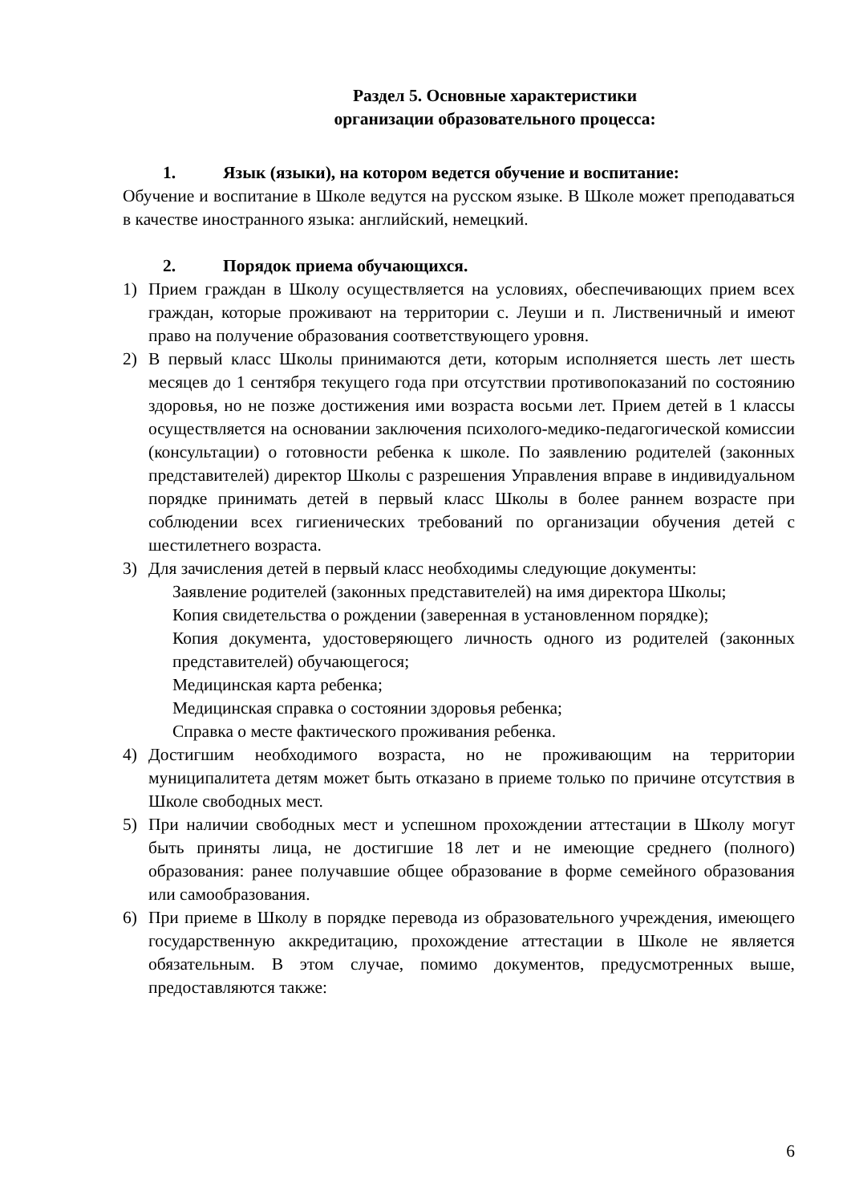Раздел 5. Основные характеристики
организации образовательного процесса:
1. Язык (языки), на котором ведется обучение и воспитание:
Обучение и воспитание в Школе ведутся на русском языке. В Школе может преподаваться в качестве иностранного языка: английский, немецкий.
2. Порядок приема обучающихся.
1) Прием граждан в Школу осуществляется на условиях, обеспечивающих прием всех граждан, которые проживают на территории с. Леуши и п. Лиственичный и имеют право на получение образования соответствующего уровня.
2) В первый класс Школы принимаются дети, которым исполняется шесть лет шесть месяцев до 1 сентября текущего года при отсутствии противопоказаний по состоянию здоровья, но не позже достижения ими возраста восьми лет. Прием детей в 1 классы осуществляется на основании заключения психолого-медико-педагогической комиссии (консультации) о готовности ребенка к школе. По заявлению родителей (законных представителей) директор Школы с разрешения Управления вправе в индивидуальном порядке принимать детей в первый класс Школы в более раннем возрасте при соблюдении всех гигиенических требований по организации обучения детей с шестилетнего возраста.
3) Для зачисления детей в первый класс необходимы следующие документы:
Заявление родителей (законных представителей) на имя директора Школы;
Копия свидетельства о рождении (заверенная в установленном порядке);
Копия документа, удостоверяющего личность одного из родителей (законных представителей) обучающегося;
Медицинская карта ребенка;
Медицинская справка о состоянии здоровья ребенка;
Справка о месте фактического проживания ребенка.
4) Достигшим необходимого возраста, но не проживающим на территории муниципалитета детям может быть отказано в приеме только по причине отсутствия в Школе свободных мест.
5) При наличии свободных мест и успешном прохождении аттестации в Школу могут быть приняты лица, не достигшие 18 лет и не имеющие среднего (полного) образования: ранее получавшие общее образование в форме семейного образования или самообразования.
6) При приеме в Школу в порядке перевода из образовательного учреждения, имеющего государственную аккредитацию, прохождение аттестации в Школе не является обязательным. В этом случае, помимо документов, предусмотренных выше, предоставляются также:
6